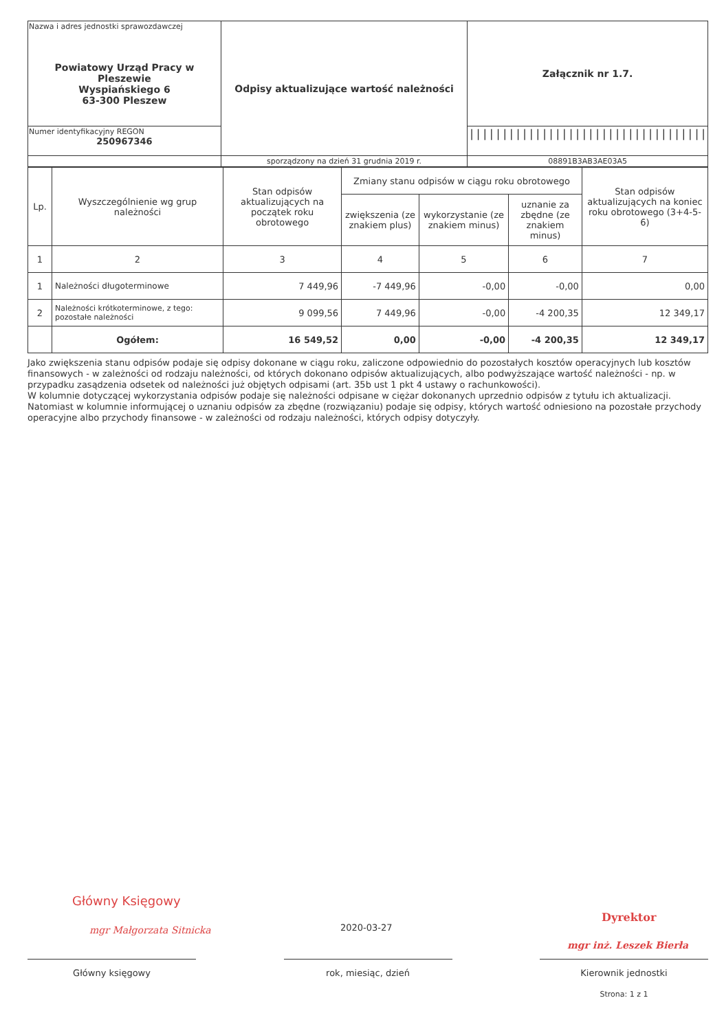| Nazwa i adres jednostki sprawozdawczej Powiatowy Urząd Pracy w Pleszewie Wyspiańskiego 6 63-300 Pleszew | Odpisy aktualizujące wartość należności | Załącznik nr 1.7. |
| Numer identyfikacyjny REGON 250967346 | | //////////////////////////////////// |
| | sporządzony na dzień 31 grudnia 2019 r. | 08891B3AB3AE03A5 |
| Lp. | Wyszczególnienie wg grup należności | Stan odpisów aktualizujących na początek roku obrotowego | Zmiany stanu odpisów w ciągu roku obrotowego | | | Stan odpisów aktualizujących na koniec roku obrotowego (3+4-5-6) |
| --- | --- | --- | --- | --- | --- | --- |
| | | | zwiększenia (ze znakiem plus) | wykorzystanie (ze znakiem minus) | uznanie za zbędne (ze znakiem minus) | |
| 1 | 2 | 3 | 4 | 5 | 6 | 7 |
| 1 | Należności długoterminowe | 7 449,96 | -7 449,96 | -0,00 | -0,00 | 0,00 |
| 2 | Należności krótkoterminowe, z tego: pozostałe należności | 9 099,56 | 7 449,96 | -0,00 | -4 200,35 | 12 349,17 |
| | Ogółem: | 16 549,52 | 0,00 | -0,00 | -4 200,35 | 12 349,17 |
Jako zwiększenia stanu odpisów podaje się odpisy dokonane w ciągu roku, zaliczone odpowiednio do pozostałych kosztów operacyjnych lub kosztów finansowych - w zależności od rodzaju należności, od których dokonano odpisów aktualizujących, albo podwyższające wartość należności - np. w przypadku zasądzenia odsetek od należności już objętych odpisami (art. 35b ust 1 pkt 4 ustawy o rachunkowości).
W kolumnie dotyczącej wykorzystania odpisów podaje się należności odpisane w ciężar dokonanych uprzednio odpisów z tytułu ich aktualizacji. Natomiast w kolumnie informującej o uznaniu odpisów za zbędne (rozwiązaniu) podaje się odpisy, których wartość odniesiono na pozostałe przychody operacyjne albo przychody finansowe - w zależności od rodzaju należności, których odpisy dotyczyły.
Główny Księgowy
mgr Małgorzata Sitnicka 2020-03-27
Dyrektor
mgr inż. Leszek Bierła
Główny księgowy rok, miesiąc, dzień Kierownik jednostki
Strona: 1 z 1